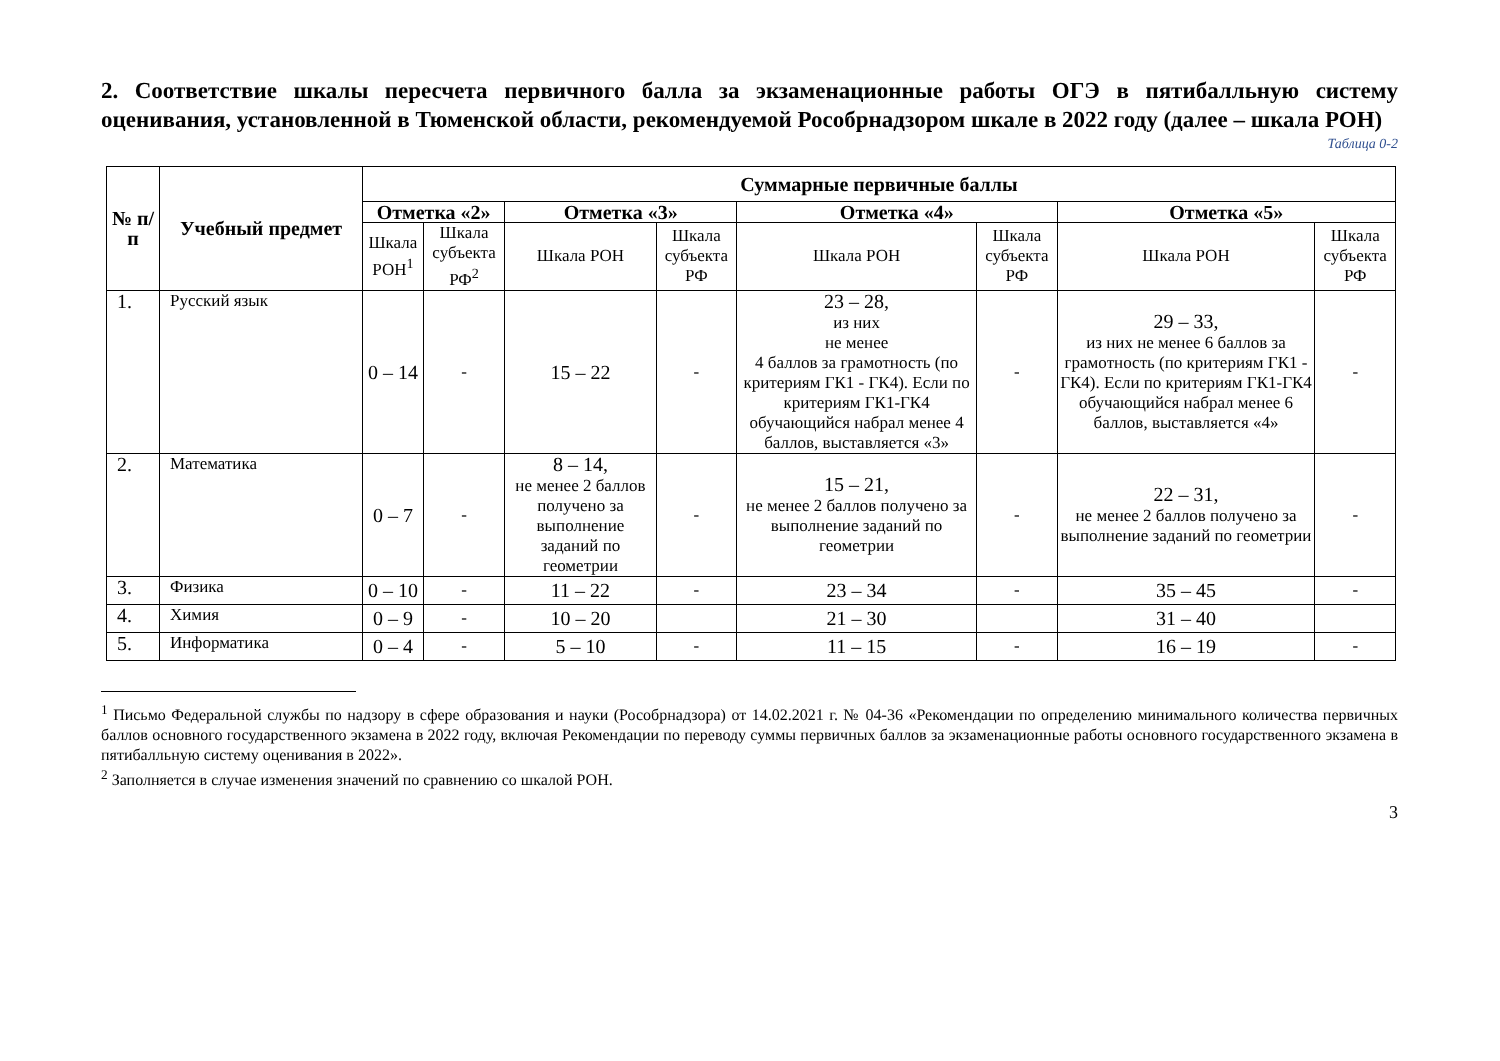2. Соответствие шкалы пересчета первичного балла за экзаменационные работы ОГЭ в пятибалльную систему оценивания, установленной в Тюменской области, рекомендуемой Рособрнадзором шкале в 2022 году (далее – шкала РОН)
Таблица 0-2
| № п/п | Учебный предмет | Суммарные первичные баллы | | | | | | | |
| --- | --- | --- | --- | --- | --- | --- | --- | --- | --- |
| | | Отметка «2» | | Отметка «3» | | Отметка «4» | | Отметка «5» | |
| | | Шкала РОН<sup>1</sup> | Шкала субъекта РФ<sup>2</sup> | Шкала РОН | Шкала субъекта РФ | Шкала РОН | Шкала субъекта РФ | Шкала РОН | Шкала субъекта РФ |
| 1. | Русский язык | 0 – 14 | - | 15 – 22 | - | 23 – 28, из них не менее 4 баллов за грамотность (по критериям ГК1 - ГК4). Если по критериям ГК1-ГК4 обучающийся набрал менее 4 баллов, выставляется «3» | - | 29 – 33, из них не менее 6 баллов за грамотность (по критериям ГК1 - ГК4). Если по критериям ГК1-ГК4 обучающийся набрал менее 6 баллов, выставляется «4» | - |
| 2. | Математика | 0 – 7 | - | 8 – 14, не менее 2 баллов получено за выполнение заданий по геометрии | - | 15 – 21, не менее 2 баллов получено за выполнение заданий по геометрии | - | 22 – 31, не менее 2 баллов получено за выполнение заданий по геометрии | - |
| 3. | Физика | 0 – 10 | - | 11 – 22 | - | 23 – 34 | - | 35 – 45 | - |
| 4. | Химия | 0 – 9 | - | 10 – 20 | | 21 – 30 | | 31 – 40 | |
| 5. | Информатика | 0 – 4 | - | 5 – 10 | - | 11 – 15 | - | 16 – 19 | - |
<sup>1</sup> Письмо Федеральной службы по надзору в сфере образования и науки (Рособрнадзора) от 14.02.2021 г. № 04-36 «Рекомендации по определению минимального количества первичных баллов основного государственного экзамена в 2022 году, включая Рекомендации по переводу суммы первичных баллов за экзаменационные работы основного государственного экзамена в пятибалльную систему оценивания в 2022».
<sup>2</sup> Заполняется в случае изменения значений по сравнению со шкалой РОН.
3